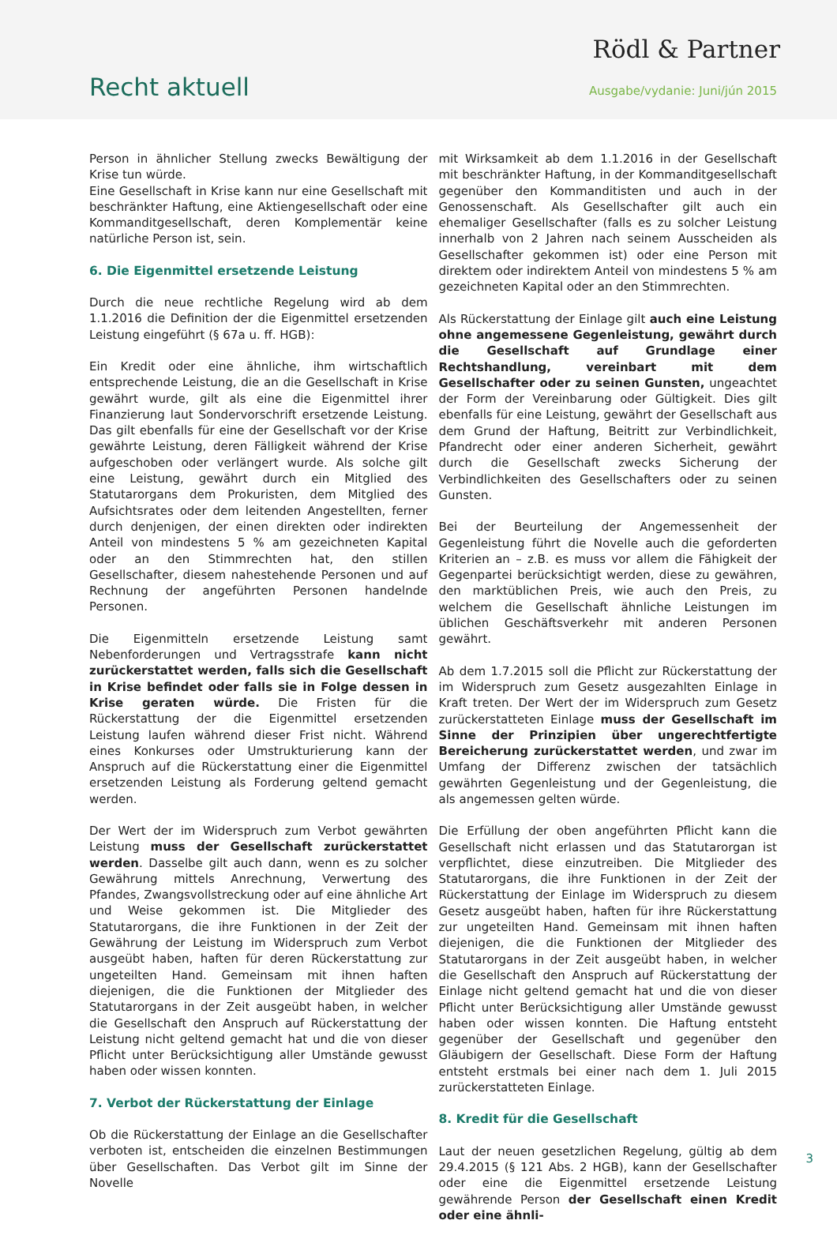Rödl & Partner
Recht aktuell Ausgabe/vydanie: Juni/jún 2015
Person in ähnlicher Stellung zwecks Bewältigung der Krise tun würde.
Eine Gesellschaft in Krise kann nur eine Gesellschaft mit beschränkter Haftung, eine Aktiengesellschaft oder eine Kommanditgesellschaft, deren Komplementär keine natürliche Person ist, sein.
6. Die Eigenmittel ersetzende Leistung
Durch die neue rechtliche Regelung wird ab dem 1.1.2016 die Definition der die Eigenmittel ersetzenden Leistung eingeführt (§ 67a u. ff. HGB):
Ein Kredit oder eine ähnliche, ihm wirtschaftlich entsprechende Leistung, die an die Gesellschaft in Krise gewährt wurde, gilt als eine die Eigenmittel ihrer Finanzierung laut Sondervorschrift ersetzende Leistung. Das gilt ebenfalls für eine der Gesellschaft vor der Krise gewährte Leistung, deren Fälligkeit während der Krise aufgeschoben oder verlängert wurde. Als solche gilt eine Leistung, gewährt durch ein Mitglied des Statutarorgans dem Prokuristen, dem Mitglied des Aufsichtsrates oder dem leitenden Angestellten, ferner durch denjenigen, der einen direkten oder indirekten Anteil von mindestens 5 % am gezeichneten Kapital oder an den Stimmrechten hat, den stillen Gesellschafter, diesem nahestehende Personen und auf Rechnung der angeführten Personen handelnde Personen.
Die Eigenmitteln ersetzende Leistung samt Nebenforderungen und Vertragsstrafe kann nicht zurückerstattet werden, falls sich die Gesellschaft in Krise befindet oder falls sie in Folge dessen in Krise geraten würde. Die Fristen für die Rückerstattung der die Eigenmittel ersetzenden Leistung laufen während dieser Frist nicht. Während eines Konkurses oder Umstrukturierung kann der Anspruch auf die Rückerstattung einer die Eigenmittel ersetzenden Leistung als Forderung geltend gemacht werden.
Der Wert der im Widerspruch zum Verbot gewährten Leistung muss der Gesellschaft zurückerstattet werden. Dasselbe gilt auch dann, wenn es zu solcher Gewährung mittels Anrechnung, Verwertung des Pfandes, Zwangsvollstreckung oder auf eine ähnliche Art und Weise gekommen ist. Die Mitglieder des Statutarorgans, die ihre Funktionen in der Zeit der Gewährung der Leistung im Widerspruch zum Verbot ausgeübt haben, haften für deren Rückerstattung zur ungeteilten Hand. Gemeinsam mit ihnen haften diejenigen, die die Funktionen der Mitglieder des Statutarorgans in der Zeit ausgeübt haben, in welcher die Gesellschaft den Anspruch auf Rückerstattung der Leistung nicht geltend gemacht hat und die von dieser Pflicht unter Berücksichtigung aller Umstände gewusst haben oder wissen konnten.
7. Verbot der Rückerstattung der Einlage
Ob die Rückerstattung der Einlage an die Gesellschafter verboten ist, entscheiden die einzelnen Bestimmungen über Gesellschaften. Das Verbot gilt im Sinne der Novelle
mit Wirksamkeit ab dem 1.1.2016 in der Gesellschaft mit beschränkter Haftung, in der Kommanditgesellschaft gegenüber den Kommanditisten und auch in der Genossenschaft. Als Gesellschafter gilt auch ein ehemaliger Gesellschafter (falls es zu solcher Leistung innerhalb von 2 Jahren nach seinem Ausscheiden als Gesellschafter gekommen ist) oder eine Person mit direktem oder indirektem Anteil von mindestens 5 % am gezeichneten Kapital oder an den Stimmrechten.
Als Rückerstattung der Einlage gilt auch eine Leistung ohne angemessene Gegenleistung, gewährt durch die Gesellschaft auf Grundlage einer Rechtshandlung, vereinbart mit dem Gesellschafter oder zu seinen Gunsten, ungeachtet der Form der Vereinbarung oder Gültigkeit. Dies gilt ebenfalls für eine Leistung, gewährt der Gesellschaft aus dem Grund der Haftung, Beitritt zur Verbindlichkeit, Pfandrecht oder einer anderen Sicherheit, gewährt durch die Gesellschaft zwecks Sicherung der Verbindlichkeiten des Gesellschafters oder zu seinen Gunsten.
Bei der Beurteilung der Angemessenheit der Gegenleistung führt die Novelle auch die geforderten Kriterien an – z.B. es muss vor allem die Fähigkeit der Gegenpartei berücksichtigt werden, diese zu gewähren, den marktüblichen Preis, wie auch den Preis, zu welchem die Gesellschaft ähnliche Leistungen im üblichen Geschäftsverkehr mit anderen Personen gewährt.
Ab dem 1.7.2015 soll die Pflicht zur Rückerstattung der im Widerspruch zum Gesetz ausgezahlten Einlage in Kraft treten. Der Wert der im Widerspruch zum Gesetz zurückerstatteten Einlage muss der Gesellschaft im Sinne der Prinzipien über ungerechtfertigte Bereicherung zurückerstattet werden, und zwar im Umfang der Differenz zwischen der tatsächlich gewährten Gegenleistung und der Gegenleistung, die als angemessen gelten würde.
Die Erfüllung der oben angeführten Pflicht kann die Gesellschaft nicht erlassen und das Statutarorgan ist verpflichtet, diese einzutreiben. Die Mitglieder des Statutarorgans, die ihre Funktionen in der Zeit der Rückerstattung der Einlage im Widerspruch zu diesem Gesetz ausgeübt haben, haften für ihre Rückerstattung zur ungeteilten Hand. Gemeinsam mit ihnen haften diejenigen, die die Funktionen der Mitglieder des Statutarorgans in der Zeit ausgeübt haben, in welcher die Gesellschaft den Anspruch auf Rückerstattung der Einlage nicht geltend gemacht hat und die von dieser Pflicht unter Berücksichtigung aller Umstände gewusst haben oder wissen konnten. Die Haftung entsteht gegenüber der Gesellschaft und gegenüber den Gläubigern der Gesellschaft. Diese Form der Haftung entsteht erstmals bei einer nach dem 1. Juli 2015 zurückerstatteten Einlage.
8. Kredit für die Gesellschaft
Laut der neuen gesetzlichen Regelung, gültig ab dem 29.4.2015 (§ 121 Abs. 2 HGB), kann der Gesellschafter oder eine die Eigenmittel ersetzende Leistung gewährende Person der Gesellschaft einen Kredit oder eine ähnli-
3